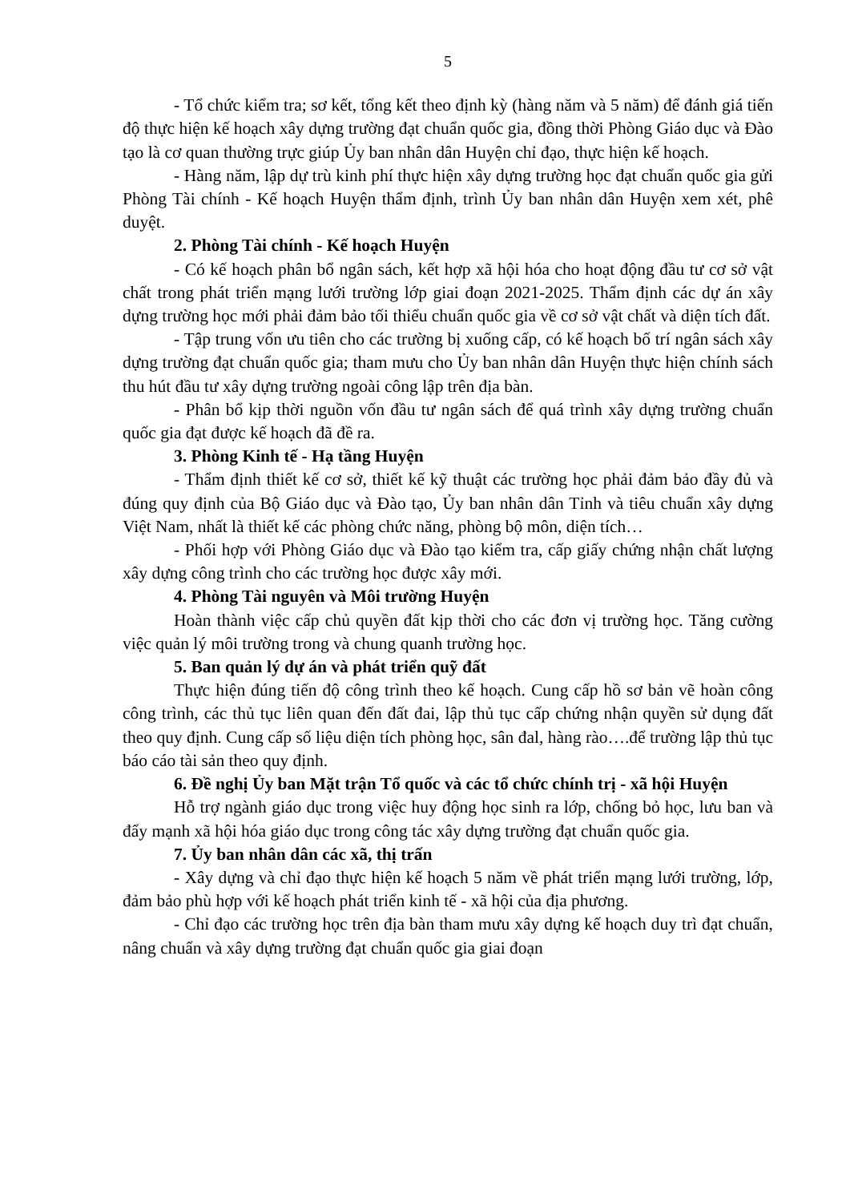5
- Tổ chức kiểm tra; sơ kết, tổng kết theo định kỳ (hàng năm và 5 năm) để đánh giá tiến độ thực hiện kế hoạch xây dựng trường đạt chuẩn quốc gia, đồng thời Phòng Giáo dục và Đào tạo là cơ quan thường trực giúp Ủy ban nhân dân Huyện chỉ đạo, thực hiện kế hoạch.
- Hàng năm, lập dự trù kinh phí thực hiện xây dựng trường học đạt chuẩn quốc gia gửi Phòng Tài chính - Kế hoạch Huyện thẩm định, trình Ủy ban nhân dân Huyện xem xét, phê duyệt.
2. Phòng Tài chính - Kế hoạch Huyện
- Có kế hoạch phân bổ ngân sách, kết hợp xã hội hóa cho hoạt động đầu tư cơ sở vật chất trong phát triển mạng lưới trường lớp giai đoạn 2021-2025. Thẩm định các dự án xây dựng trường học mới phải đảm bảo tối thiểu chuẩn quốc gia về cơ sở vật chất và diện tích đất.
- Tập trung vốn ưu tiên cho các trường bị xuống cấp, có kế hoạch bố trí ngân sách xây dựng trường đạt chuẩn quốc gia; tham mưu cho Ủy ban nhân dân Huyện thực hiện chính sách thu hút đầu tư xây dựng trường ngoài công lập trên địa bàn.
- Phân bổ kịp thời nguồn vốn đầu tư ngân sách để quá trình xây dựng trường chuẩn quốc gia đạt được kế hoạch đã đề ra.
3. Phòng Kinh tế - Hạ tầng Huyện
- Thẩm định thiết kế cơ sở, thiết kế kỹ thuật các trường học phải đảm bảo đầy đủ và đúng quy định của Bộ Giáo dục và Đào tạo, Ủy ban nhân dân Tỉnh và tiêu chuẩn xây dựng Việt Nam, nhất là thiết kế các phòng chức năng, phòng bộ môn, diện tích…
- Phối hợp với Phòng Giáo dục và Đào tạo kiểm tra, cấp giấy chứng nhận chất lượng xây dựng công trình cho các trường học được xây mới.
4. Phòng Tài nguyên và Môi trường Huyện
Hoàn thành việc cấp chủ quyền đất kịp thời cho các đơn vị trường học. Tăng cường việc quản lý môi trường trong và chung quanh trường học.
5. Ban quản lý dự án và phát triển quỹ đất
Thực hiện đúng tiến độ công trình theo kế hoạch. Cung cấp hồ sơ bản vẽ hoàn công công trình, các thủ tục liên quan đến đất đai, lập thủ tục cấp chứng nhận quyền sử dụng đất theo quy định. Cung cấp số liệu diện tích phòng học, sân đal, hàng rào….để trường lập thủ tục báo cáo tài sản theo quy định.
6. Đề nghị Ủy ban Mặt trận Tổ quốc và các tổ chức chính trị - xã hội Huyện
Hỗ trợ ngành giáo dục trong việc huy động học sinh ra lớp, chống bỏ học, lưu ban và đẩy mạnh xã hội hóa giáo dục trong công tác xây dựng trường đạt chuẩn quốc gia.
7. Ủy ban nhân dân các xã, thị trấn
- Xây dựng và chỉ đạo thực hiện kế hoạch 5 năm về phát triển mạng lưới trường, lớp, đảm bảo phù hợp với kế hoạch phát triển kinh tế - xã hội của địa phương.
- Chỉ đạo các trường học trên địa bàn tham mưu xây dựng kế hoạch duy trì đạt chuẩn, nâng chuẩn và xây dựng trường đạt chuẩn quốc gia giai đoạn